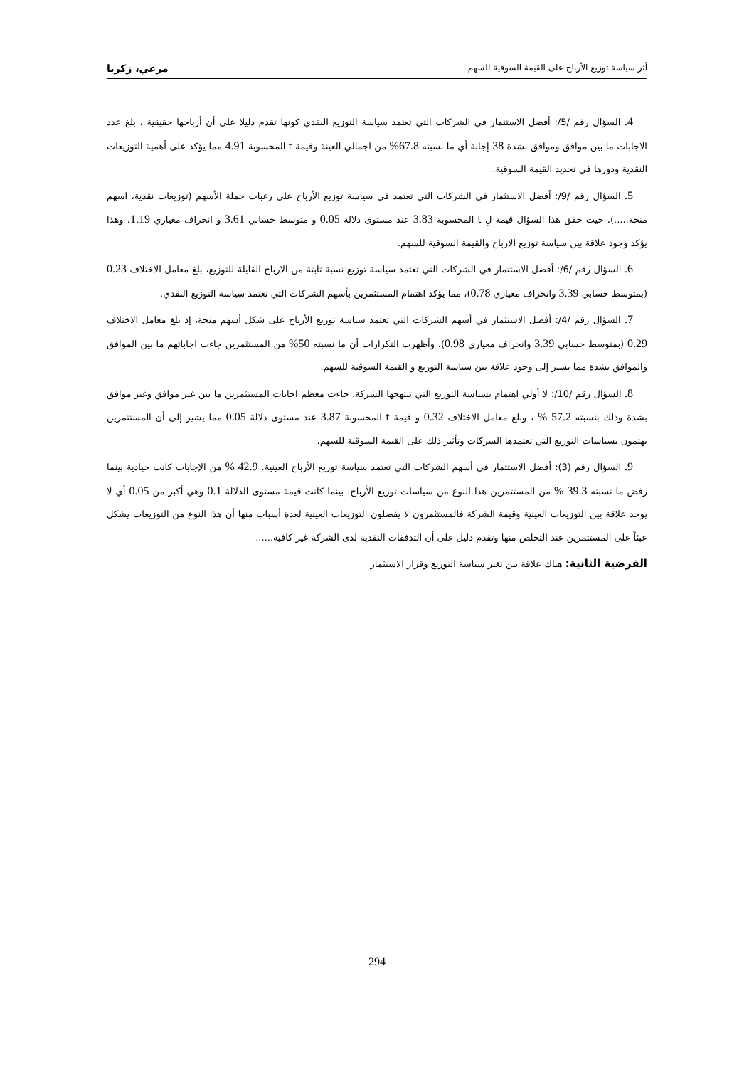أثر سياسة توزيع الأرباح على القيمة السوقية للسهم مرعي، زكريا
4. السؤال رقم /5/: أفضل الاستثمار في الشركات التي تعتمد سياسة التوزيع النقدي كونها تقدم دليلا على أن أرباحها حقيقية ، بلغ عدد الاجابات ما بين موافق وموافق بشدة 38 إجابة أي ما نسبته 67.8% من اجمالي العينة وقيمة t المحسوبة 4.91 مما يؤكد على أهمية التوزيعات النقدية ودورها في تحديد القيمة السوقية.
5. السؤال رقم /9/: أفضل الاستثمار في الشركات التي تعتمد في سياسة توزيع الأرباح على رغبات حملة الأسهم (توزيعات نقدية، اسهم منحة.....)، حيث حقق هذا السؤال قيمة لِ t المحسوبة 3.83 عند مستوى دلالة 0.05 و متوسط حسابي 3.61 و انحراف معياري 1.19، وهذا يؤكد وجود علاقة بين سياسة توزيع الارباح والقيمة السوقية للسهم.
6. السؤال رقم /6/: أفضل الاستثمار في الشركات التي تعتمد سياسة توزيع نسبة ثابتة من الارباح القابلة للتوزيع، بلغ معامل الاختلاف 0.23 (بمتوسط حسابي 3.39 وانحراف معياري 0.78)، مما يؤكد اهتمام المستثمرين بأسهم الشركات التي تعتمد سياسة التوزيع النقدي.
7. السؤال رقم /4/: أفضل الاستثمار في أسهم الشركات التي تعتمد سياسة توزيع الأرباح على شكل أسهم منحة، إذ بلغ معامل الاختلاف 0.29 (بمتوسط حسابي 3.39 وانحراف معياري 0.98)، وأظهرت التكرارات أن ما نسبته 50% من المستثمرين جاءت اجاباتهم ما بين الموافق والموافق بشدة مما يشير إلى وجود علاقة بين سياسة التوزيع و القيمة السوقية للسهم.
8. السؤال رقم /10/: لا أولي اهتمام بسياسة التوزيع التي تنتهجها الشركة. جاءت معظم اجابات المستثمرين ما بين غير موافق وغير موافق بشدة وذلك بنسبته 57.2 % ، وبلغ معامل الاختلاف 0.32 و قيمة t المحسوبة 3.87 عند مستوى دلالة 0.05 مما يشير إلى أن المستثمرين يهتمون بسياسات التوزيع التي تعتمدها الشركات وتأثير ذلك على القيمة السوقية للسهم.
9. السؤال رقم (3): أفضل الاستثمار في أسهم الشركات التي تعتمد سياسة توزيع الأرباح العينية. 42.9 % من الإجابات كانت حيادية بينما رفض ما نسبته 39.3 % من المستثمرين هذا النوع من سياسات توزيع الأرباح. بينما كانت قيمة مستوى الدلالة 0.1 وهي أكبر من 0.05 أي لا يوجد علاقة بين التوزيعات العينية وقيمة الشركة فالمستثمرون لا يفضلون التوزيعات العينية لعدة أسباب منها أن هذا النوع من التوزيعات يشكل عبئاً على المستثمرين عند التخلص منها وتقدم دليل على أن التدفقات النقدية لدى الشركة غير كافية......
الفرضية الثانية: هناك علاقة بين تغير سياسة التوزيع وقرار الاستثمار
294